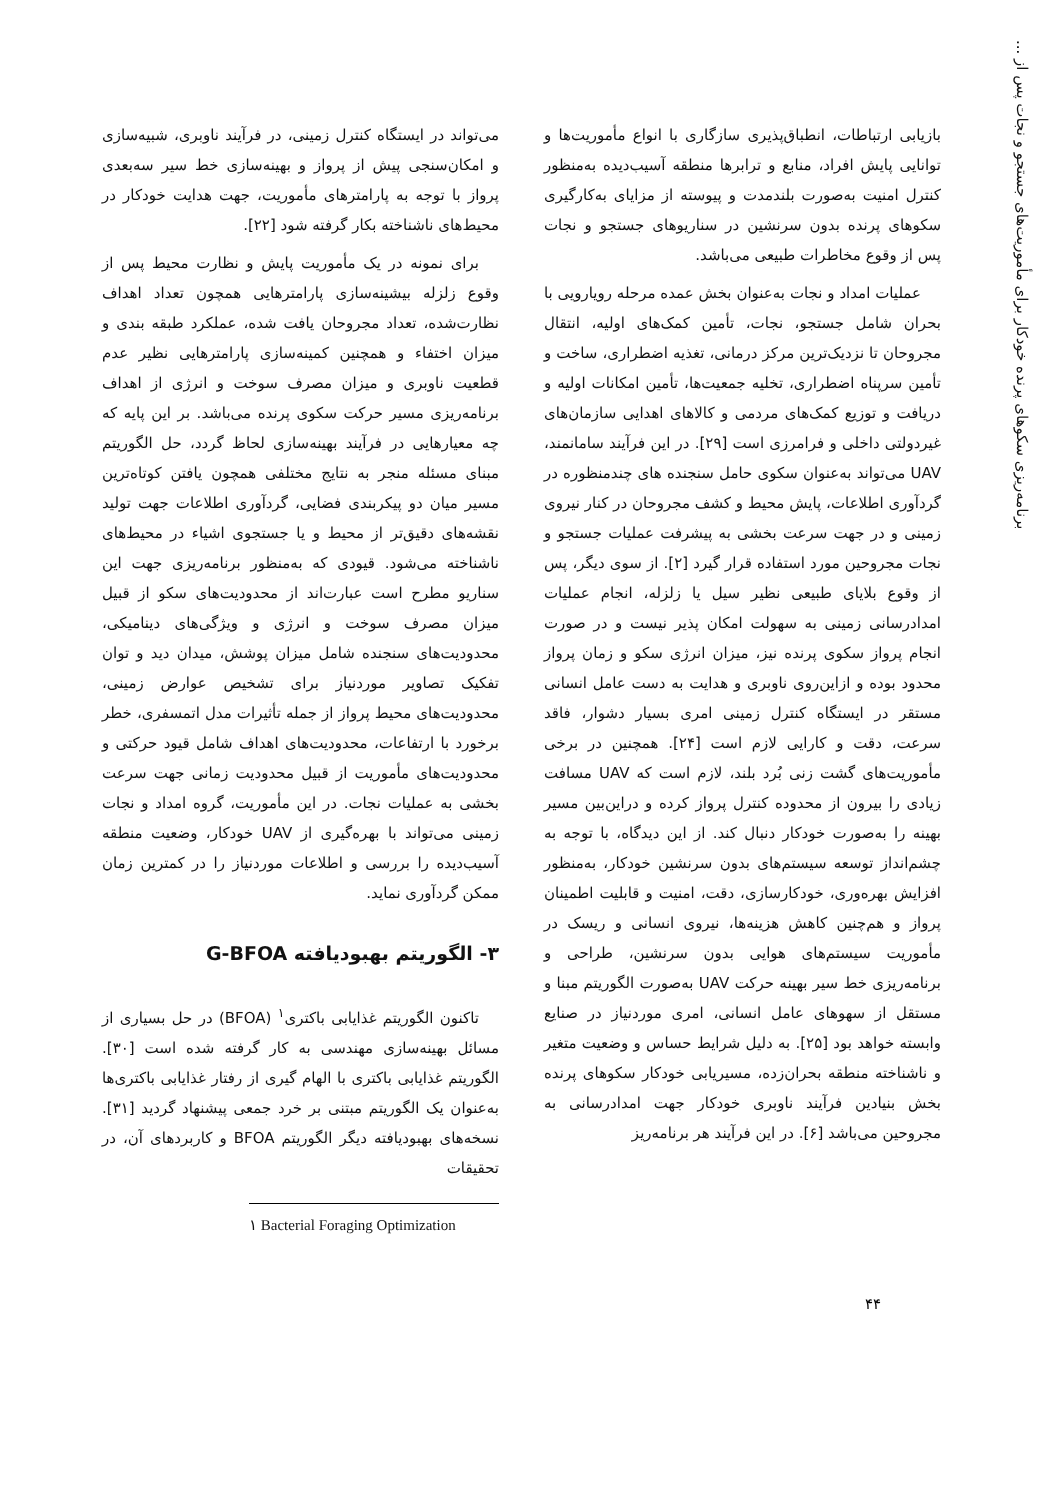برنامه‌ریزی سکوهای پرنده خودکار برای مأموریت‌های جستجو و نجات پس از ...
بازیابی ارتباطات، انطباق‌پذیری سازگاری با انواع مأموریت‌ها و توانایی پایش افراد، منابع و ترابرها منطقه آسیب‌دیده به‌منظور کنترل امنیت به‌صورت بلندمدت و پیوسته از مزایای به‌کارگیری سکوهای پرنده بدون سرنشین در سناریوهای جستجو و نجات پس از وقوع مخاطرات طبیعی می‌باشد.
عملیات امداد و نجات به‌عنوان بخش عمده مرحله رویارویی با بحران شامل جستجو، نجات، تأمین کمک‌های اولیه، انتقال مجروحان تا نزدیک‌ترین مرکز درمانی، تغذیه اضطراری، ساخت و تأمین سرپناه اضطراری، تخلیه جمعیت‌ها، تأمین امکانات اولیه و دریافت و توزیع کمک‌های مردمی و کالاهای اهدایی سازمان‌های غیردولتی داخلی و فرامرزی است [۲۹]. در این فرآیند سامانمند، UAV می‌تواند به‌عنوان سکوی حامل سنجنده های چندمنظوره در گردآوری اطلاعات، پایش محیط و کشف مجروحان در کنار نیروی زمینی و در جهت سرعت بخشی به پیشرفت عملیات جستجو و نجات مجروحین مورد استفاده قرار گیرد [۲]. از سوی دیگر، پس از وقوع بلایای طبیعی نظیر سیل یا زلزله، انجام عملیات امدادرسانی زمینی به سهولت امکان پذیر نیست و در صورت انجام پرواز سکوی پرنده نیز، میزان انرژی سکو و زمان پرواز محدود بوده و ازاین‌روی ناوبری و هدایت به دست عامل انسانی مستقر در ایستگاه کنترل زمینی امری بسیار دشوار، فاقد سرعت، دقت و کارایی لازم است [۲۴]. همچنین در برخی مأموریت‌های گشت زنی بُرد بلند، لازم است که UAV مسافت زیادی را بیرون از محدوده کنترل پرواز کرده و دراین‌بین مسیر بهینه را به‌صورت خودکار دنبال کند. از این دیدگاه، با توجه به چشم‌انداز توسعه سیستم‌های بدون سرنشین خودکار، به‌منظور افزایش بهره‌وری، خودکارسازی، دقت، امنیت و قابلیت اطمینان پرواز و هم‌چنین کاهش هزینه‌ها، نیروی انسانی و ریسک در مأموریت سیستم‌های هوایی بدون سرنشین، طراحی و برنامه‌ریزی خط سیر بهینه حرکت UAV به‌صورت الگوریتم مبنا و مستقل از سهوهای عامل انسانی، امری موردنیاز در صنایع وابسته خواهد بود [۲۵]. به دلیل شرایط حساس و وضعیت متغیر و ناشناخته منطقه بحران‌زده، مسیریابی خودکار سکوهای پرنده بخش بنیادین فرآیند ناوبری خودکار جهت امدادرسانی به مجروحین می‌باشد [۶]. در این فرآیند هر برنامه‌ریز
می‌تواند در ایستگاه کنترل زمینی، در فرآیند ناوبری، شبیه‌سازی و امکان‌سنجی پیش از پرواز و بهینه‌سازی خط سیر سه‌بعدی پرواز با توجه به پارامترهای مأموریت، جهت هدایت خودکار در محیط‌های ناشناخته بکار گرفته شود [۲۲].
برای نمونه در یک مأموریت پایش و نظارت محیط پس از وقوع زلزله بیشینه‌سازی پارامترهایی همچون تعداد اهداف نظارت‌شده، تعداد مجروحان یافت شده، عملکرد طبقه بندی و میزان اختفاء و همچنین کمینه‌سازی پارامترهایی نظیر عدم قطعیت ناوبری و میزان مصرف سوخت و انرژی از اهداف برنامه‌ریزی مسیر حرکت سکوی پرنده می‌باشد. بر این پایه که چه معیارهایی در فرآیند بهینه‌سازی لحاظ گردد، حل الگوریتم مبنای مسئله منجر به نتایج مختلفی همچون یافتن کوتاه‌ترین مسیر میان دو پیکربندی فضایی، گردآوری اطلاعات جهت تولید نقشه‌های دقیق‌تر از محیط و یا جستجوی اشیاء در محیط‌های ناشناخته می‌شود. قیودی که به‌منظور برنامه‌ریزی جهت این سناریو مطرح است عبارت‌اند از محدودیت‌های سکو از قبیل میزان مصرف سوخت و انرژی و ویژگی‌های دینامیکی، محدودیت‌های سنجنده شامل میزان پوشش، میدان دید و توان تفکیک تصاویر موردنیاز برای تشخیص عوارض زمینی، محدودیت‌های محیط پرواز از جمله تأثیرات مدل اتمسفری، خطر برخورد با ارتفاعات، محدودیت‌های اهداف شامل قیود حرکتی و محدودیت‌های مأموریت از قبیل محدودیت زمانی جهت سرعت بخشی به عملیات نجات. در این مأموریت، گروه امداد و نجات زمینی می‌تواند با بهره‌گیری از UAV خودکار، وضعیت منطقه آسیب‌دیده را بررسی و اطلاعات موردنیاز را در کمترین زمان ممکن گردآوری نماید.
۳- الگوریتم بهبودیافته G-BFOA
تاکنون الگوریتم غذایابی باکتری<sup>۱</sup> (BFOA) در حل بسیاری از مسائل بهینه‌سازی مهندسی به کار گرفته شده است [۳۰]. الگوریتم غذایابی باکتری با الهام گیری از رفتار غذایابی باکتری‌ها به‌عنوان یک الگوریتم مبتنی بر خرد جمعی پیشنهاد گردید [۳۱]. نسخه‌های بهبودیافته دیگر الگوریتم BFOA و کاربردهای آن، در تحقیقات
۱ Bacterial Foraging Optimization
۴۴